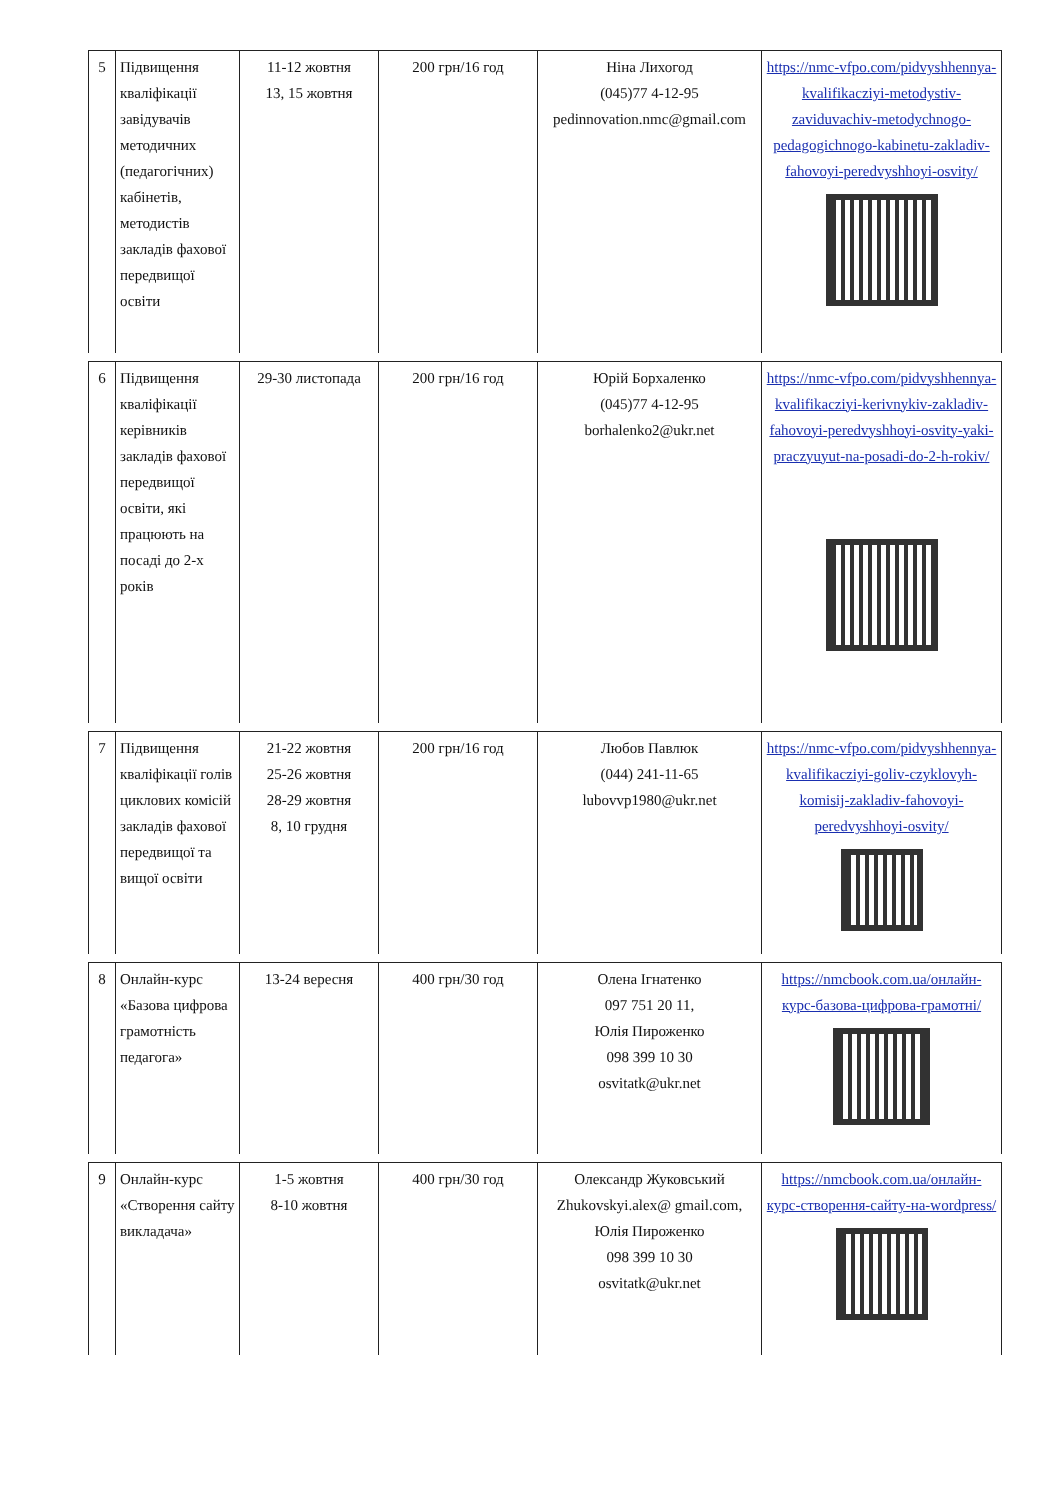| 5 | Підвищення кваліфікації завідувачів методичних (педагогічних) кабінетів, методистів закладів фахової передвищої освіти | 11-12 жовтня 13, 15 жовтня | 200 грн/16 год | Ніна Лихогод (045)77 4-12-95 pedinnovation.nmc@gmail.com | https://nmc-vfpo.com/pidvyshhennya-kvalifikacziyi-metodystiv-zaviduvachiv-metodychnogo-pedagogichnogo-kabinetu-zakladiv-fahovoyi-peredvyshhoyi-osvity/ |
| 6 | Підвищення кваліфікації керівників закладів фахової передвищої освіти, які працюють на посаді до 2-х років | 29-30 листопада | 200 грн/16 год | Юрій Борхаленко (045)77 4-12-95 borhalenko2@ukr.net | https://nmc-vfpo.com/pidvyshhennya-kvalifikacziyi-kerivnykiv-zakladiv-fahovoyi-peredvyshhoyi-osvity-yaki-praczyuyut-na-posadi-do-2-h-rokiv/ |
| 7 | Підвищення кваліфікації голів циклових комісій закладів фахової передвищої та вищої освіти | 21-22 жовтня 25-26 жовтня 28-29 жовтня 8, 10 грудня | 200 грн/16 год | Любов Павлюк (044) 241-11-65 lubovvp1980@ukr.net | https://nmc-vfpo.com/pidvyshhennya-kvalifikacziyi-goliv-czyklovyh-komisij-zakladiv-fahovoyi-peredvyshhoyi-osvity/ |
| 8 | Онлайн-курс «Базова цифрова грамотність педагога» | 13-24 вересня | 400 грн/30 год | Олена Ігнатенко 097 751 20 11, Юлія Пироженко 098 399 10 30 osvitatk@ukr.net | https://nmcbook.com.ua/онлайн-курс-базова-цифрова-грамотні/ |
| 9 | Онлайн-курс «Створення сайту викладача» | 1-5 жовтня 8-10 жовтня | 400 грн/30 год | Олександр Жуковський Zhukovskyi.alex@ gmail.com, Юлія Пироженко 098 399 10 30 osvitatk@ukr.net | https://nmcbook.com.ua/онлайн-курс-створення-сайту-на-wordpress/ |